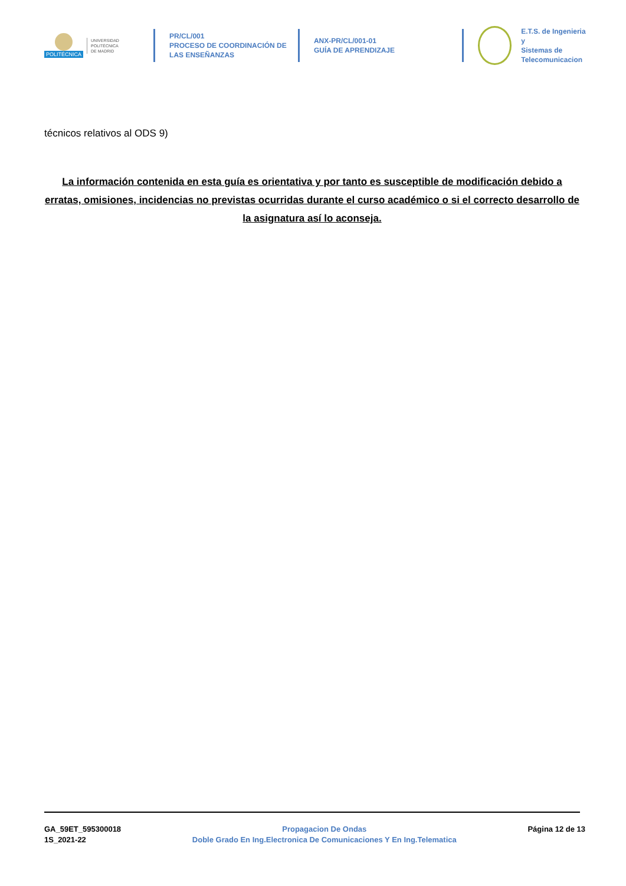POLITÉCNICA
UNIVERSIDAD
POLITÉCNICA
DE MADRID
PR/CL/001
PROCESO DE COORDINACIÓN DE
LAS ENSEÑANZAS
ANX-PR/CL/001-01
GUÍA DE APRENDIZAJE
E.T.S. de Ingenieria y
Sistemas de
Telecomunicacion
técnicos relativos al ODS 9)
La información contenida en esta guía es orientativa y por tanto es susceptible de modificación debido a erratas, omisiones, incidencias no previstas ocurridas durante el curso académico o si el correcto desarrollo de la asignatura así lo aconseja.
GA_59ET_595300018
1S_2021-22
Propagacion De Ondas
Doble Grado En Ing.Electronica De Comunicaciones Y En Ing.Telematica
Página 12 de 13